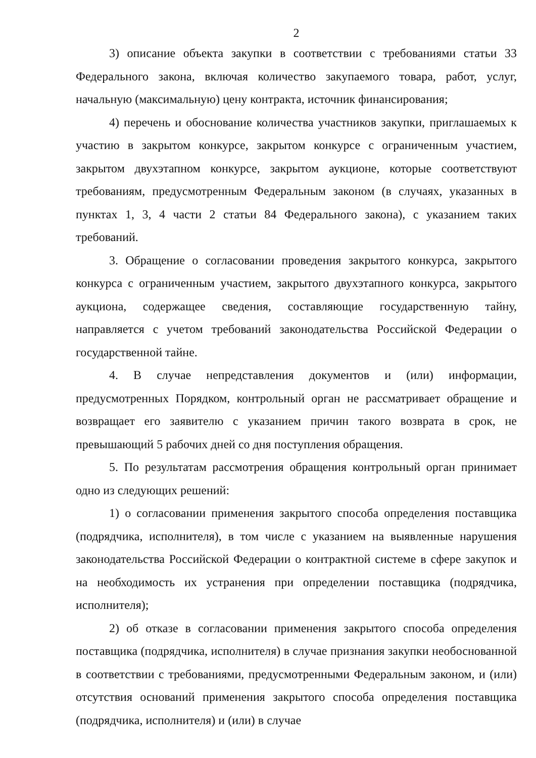2
3) описание объекта закупки в соответствии с требованиями статьи 33 Федерального закона, включая количество закупаемого товара, работ, услуг, начальную (максимальную) цену контракта, источник финансирования;
4) перечень и обоснование количества участников закупки, приглашаемых к участию в закрытом конкурсе, закрытом конкурсе с ограниченным участием, закрытом двухэтапном конкурсе, закрытом аукционе, которые соответствуют требованиям, предусмотренным Федеральным законом (в случаях, указанных в пунктах 1, 3, 4 части 2 статьи 84 Федерального закона), с указанием таких требований.
3. Обращение о согласовании проведения закрытого конкурса, закрытого конкурса с ограниченным участием, закрытого двухэтапного конкурса, закрытого аукциона, содержащее сведения, составляющие государственную тайну, направляется с учетом требований законодательства Российской Федерации о государственной тайне.
4. В случае непредставления документов и (или) информации, предусмотренных Порядком, контрольный орган не рассматривает обращение и возвращает его заявителю с указанием причин такого возврата в срок, не превышающий 5 рабочих дней со дня поступления обращения.
5. По результатам рассмотрения обращения контрольный орган принимает одно из следующих решений:
1) о согласовании применения закрытого способа определения поставщика (подрядчика, исполнителя), в том числе с указанием на выявленные нарушения законодательства Российской Федерации о контрактной системе в сфере закупок и на необходимость их устранения при определении поставщика (подрядчика, исполнителя);
2) об отказе в согласовании применения закрытого способа определения поставщика (подрядчика, исполнителя) в случае признания закупки необоснованной в соответствии с требованиями, предусмотренными Федеральным законом, и (или) отсутствия оснований применения закрытого способа определения поставщика (подрядчика, исполнителя) и (или) в случае